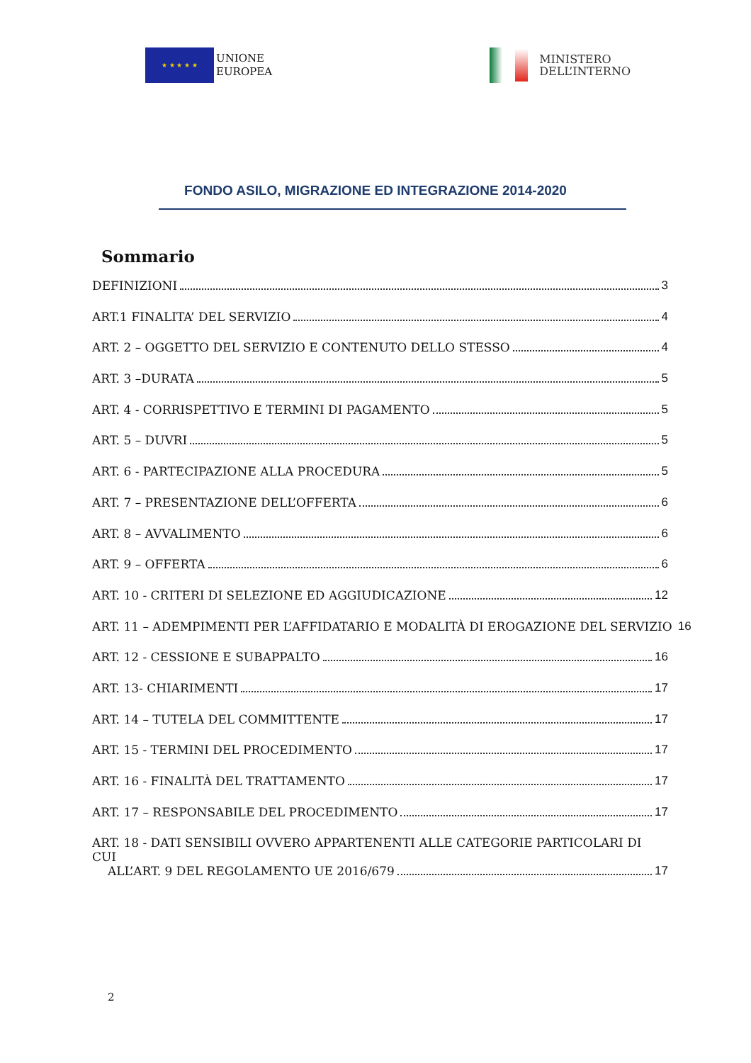★ ★ ★ ★ ★
UNIONE
EUROPEA
MINISTERO
DELL’INTERNO
FONDO ASILO, MIGRAZIONE ED INTEGRAZIONE 2014-2020
Sommario
DEFINIZIONI 3
ART.1 FINALITA’ DEL SERVIZIO 4
ART. 2 – OGGETTO DEL SERVIZIO E CONTENUTO DELLO STESSO 4
ART. 3 –DURATA 5
ART. 4 - CORRISPETTIVO E TERMINI DI PAGAMENTO 5
ART. 5 – DUVRI 5
ART. 6 - PARTECIPAZIONE ALLA PROCEDURA 5
ART. 7 – PRESENTAZIONE DELL’OFFERTA 6
ART. 8 – AVVALIMENTO 6
ART. 9 – OFFERTA 6
ART. 10 - CRITERI DI SELEZIONE ED AGGIUDICAZIONE 12
ART. 11 – ADEMPIMENTI PER L’AFFIDATARIO E MODALITÀ DI EROGAZIONE DEL SERVIZIO 16
ART. 12 - CESSIONE E SUBAPPALTO 16
ART. 13- CHIARIMENTI 17
ART. 14 – TUTELA DEL COMMITTENTE 17
ART. 15 - TERMINI DEL PROCEDIMENTO 17
ART. 16 - FINALITÀ DEL TRATTAMENTO 17
ART. 17 – RESPONSABILE DEL PROCEDIMENTO 17
ART. 18 - DATI SENSIBILI OVVERO APPARTENENTI ALLE CATEGORIE PARTICOLARI DI CUI
ALL’ART. 9 DEL REGOLAMENTO UE 2016/679 17
2